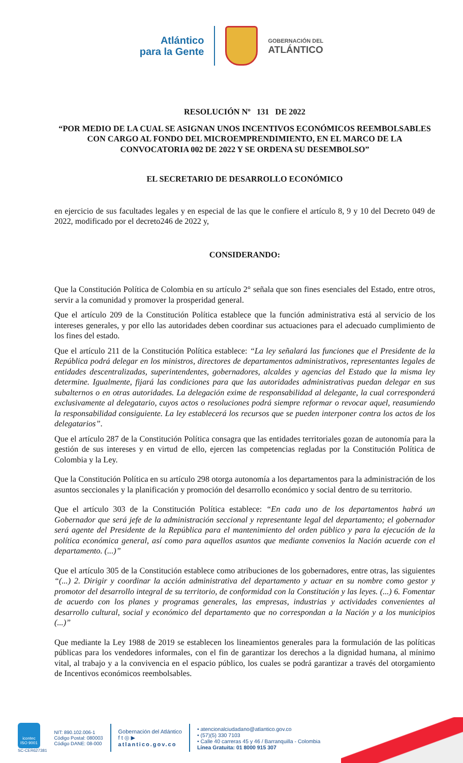Atlántico
para la Gente
GOBERNACIÓN DEL
ATLÁNTICO
RESOLUCIÓN Nº 131 DE 2022
“POR MEDIO DE LA CUAL SE ASIGNAN UNOS INCENTIVOS ECONÓMICOS REEMBOLSABLES CON CARGO AL FONDO DEL MICROEMPRENDIMIENTO, EN EL MARCO DE LA CONVOCATORIA 002 DE 2022 Y SE ORDENA SU DESEMBOLSO”
EL SECRETARIO DE DESARROLLO ECONÓMICO
en ejercicio de sus facultades legales y en especial de las que le confiere el artículo 8, 9 y 10 del Decreto 049 de 2022, modificado por el decreto246 de 2022 y,
CONSIDERANDO:
Que la Constitución Política de Colombia en su artículo 2° señala que son fines esenciales del Estado, entre otros, servir a la comunidad y promover la prosperidad general.
Que el artículo 209 de la Constitución Política establece que la función administrativa está al servicio de los intereses generales, y por ello las autoridades deben coordinar sus actuaciones para el adecuado cumplimiento de los fines del estado.
Que el artículo 211 de la Constitución Política establece: “La ley señalará las funciones que el Presidente de la República podrá delegar en los ministros, directores de departamentos administrativos, representantes legales de entidades descentralizadas, superintendentes, gobernadores, alcaldes y agencias del Estado que la misma ley determine. Igualmente, fijará las condiciones para que las autoridades administrativas puedan delegar en sus subalternos o en otras autoridades. La delegación exime de responsabilidad al delegante, la cual corresponderá exclusivamente al delegatario, cuyos actos o resoluciones podrá siempre reformar o revocar aquel, reasumiendo la responsabilidad consiguiente. La ley establecerá los recursos que se pueden interponer contra los actos de los delegatarios”.
Que el artículo 287 de la Constitución Política consagra que las entidades territoriales gozan de autonomía para la gestión de sus intereses y en virtud de ello, ejercen las competencias regladas por la Constitución Política de Colombia y la Ley.
Que la Constitución Política en su artículo 298 otorga autonomía a los departamentos para la administración de los asuntos seccionales y la planificación y promoción del desarrollo económico y social dentro de su territorio.
Que el artículo 303 de la Constitución Política establece: “En cada uno de los departamentos habrá un Gobernador que será jefe de la administración seccional y representante legal del departamento; el gobernador será agente del Presidente de la República para el mantenimiento del orden público y para la ejecución de la política económica general, así como para aquellos asuntos que mediante convenios la Nación acuerde con el departamento. (...)”
Que el artículo 305 de la Constitución establece como atribuciones de los gobernadores, entre otras, las siguientes “(...) 2. Dirigir y coordinar la acción administrativa del departamento y actuar en su nombre como gestor y promotor del desarrollo integral de su territorio, de conformidad con la Constitución y las leyes. (...) 6. Fomentar de acuerdo con los planes y programas generales, las empresas, industrias y actividades convenientes al desarrollo cultural, social y económico del departamento que no correspondan a la Nación y a los municipios (...)”
Que mediante la Ley 1988 de 2019 se establecen los lineamientos generales para la formulación de las políticas públicas para los vendedores informales, con el fin de garantizar los derechos a la dignidad humana, al mínimo vital, al trabajo y a la convivencia en el espacio público, los cuales se podrá garantizar a través del otorgamiento de Incentivos económicos reembolsables.
icontec
ISO 9001
SC-CER627381
NIT: 890.102.006-1
Código Postal: 080003
Código DANE: 08-000
Gobernación del Atlántico
f t ◎ ▶
atlantico.gov.co
• atencionalciudadano@atlantico.gov.co
• (57)(5) 330 7103
• Calle 40 carreras 45 y 46 / Barranquilla - Colombia
Línea Gratuita: 01 8000 915 307